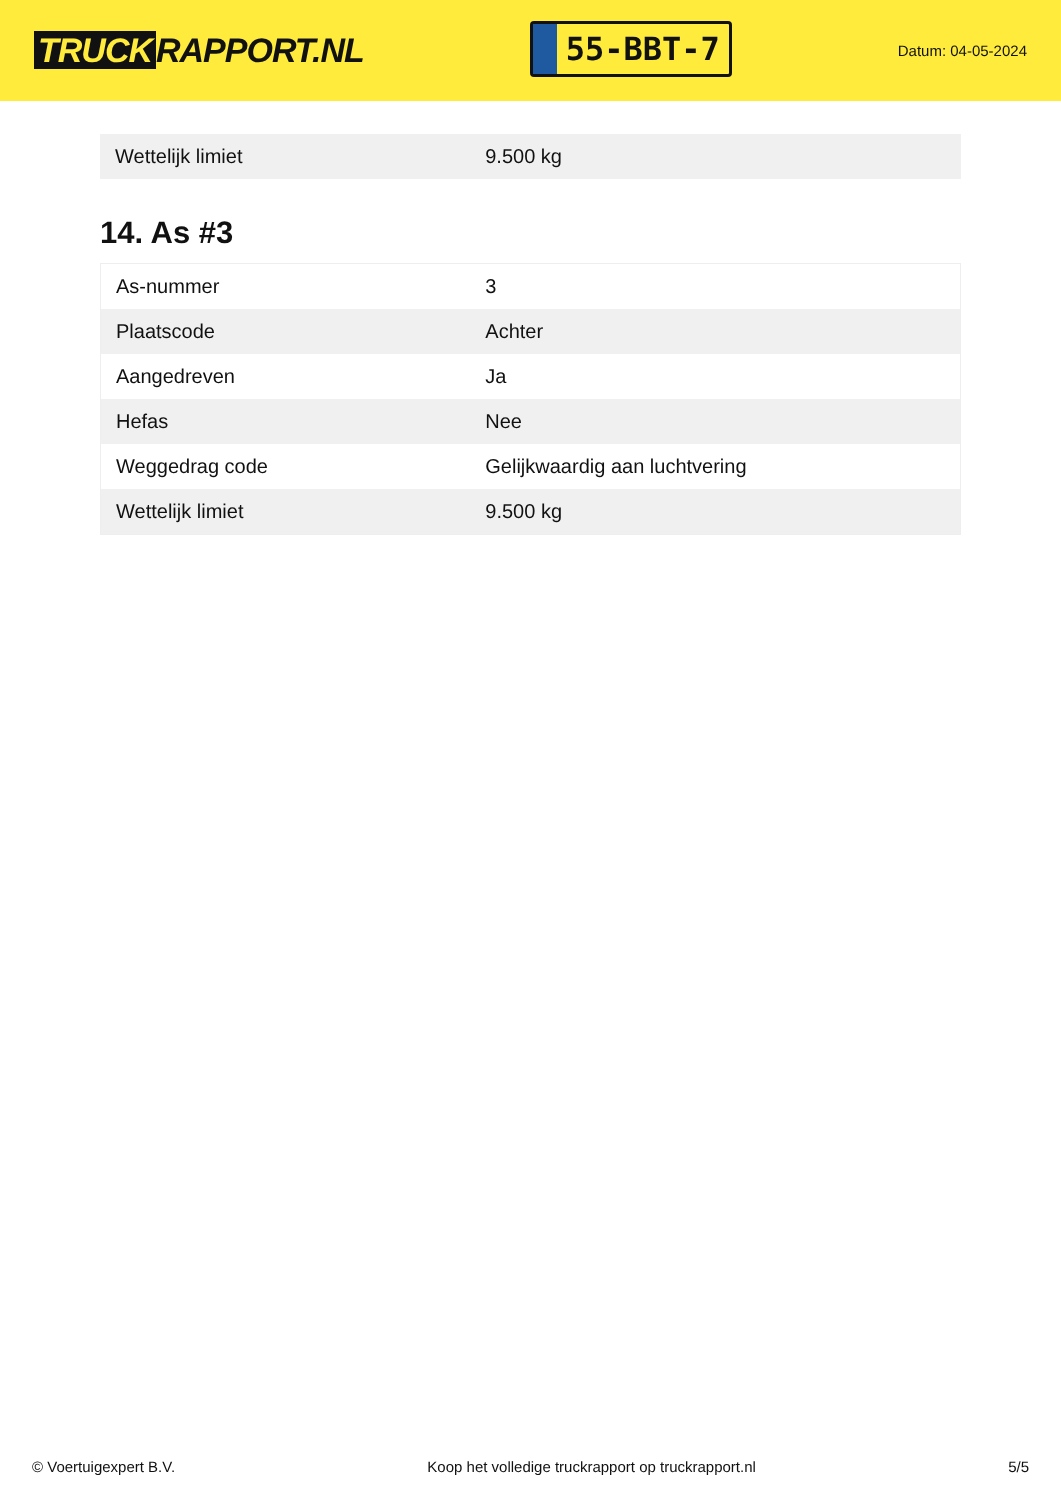TRUCK RAPPORT.NL
55-BBT-7
Datum: 04-05-2024
| Wettelijk limiet | 9.500 kg |
14. As #3
| As-nummer | 3 |
| Plaatscode | Achter |
| Aangedreven | Ja |
| Hefas | Nee |
| Weggedrag code | Gelijkwaardig aan luchtvering |
| Wettelijk limiet | 9.500 kg |
© Voertuigexpert B.V. Koop het volledige truckrapport op truckrapport.nl 5/5